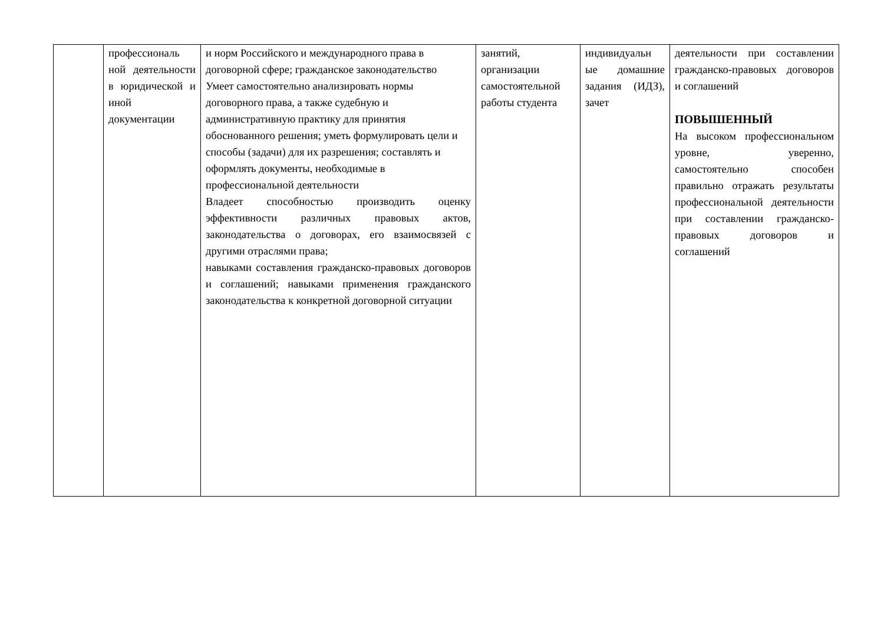| | профессиональ ной деятельности в юридической и иной документации | и норм Российского и международного права в договорной сфере; гражданское законодательство Умеет самостоятельно анализировать нормы договорного права, а также судебную и административную практику для принятия обоснованного решения; уметь формулировать цели и способы (задачи) для их разрешения; составлять и оформлять документы, необходимые в профессиональной деятельности Владеет способностью производить оценку эффективности различных правовых актов, законодательства о договорах, его взаимосвязей с другими отраслями права; навыками составления гражданско-правовых договоров и соглашений; навыками применения гражданского законодательства к конкретной договорной ситуации | занятий, организации самостоятельной работы студента | индивидуальн ые домашние задания (ИДЗ), зачет | деятельности при составлении гражданско-правовых договоров и соглашений ПОВЫШЕННЫЙ На высоком профессиональном уровне, уверенно, самостоятельно способен правильно отражать результаты профессиональной деятельности при составлении гражданско-правовых договоров и соглашений |